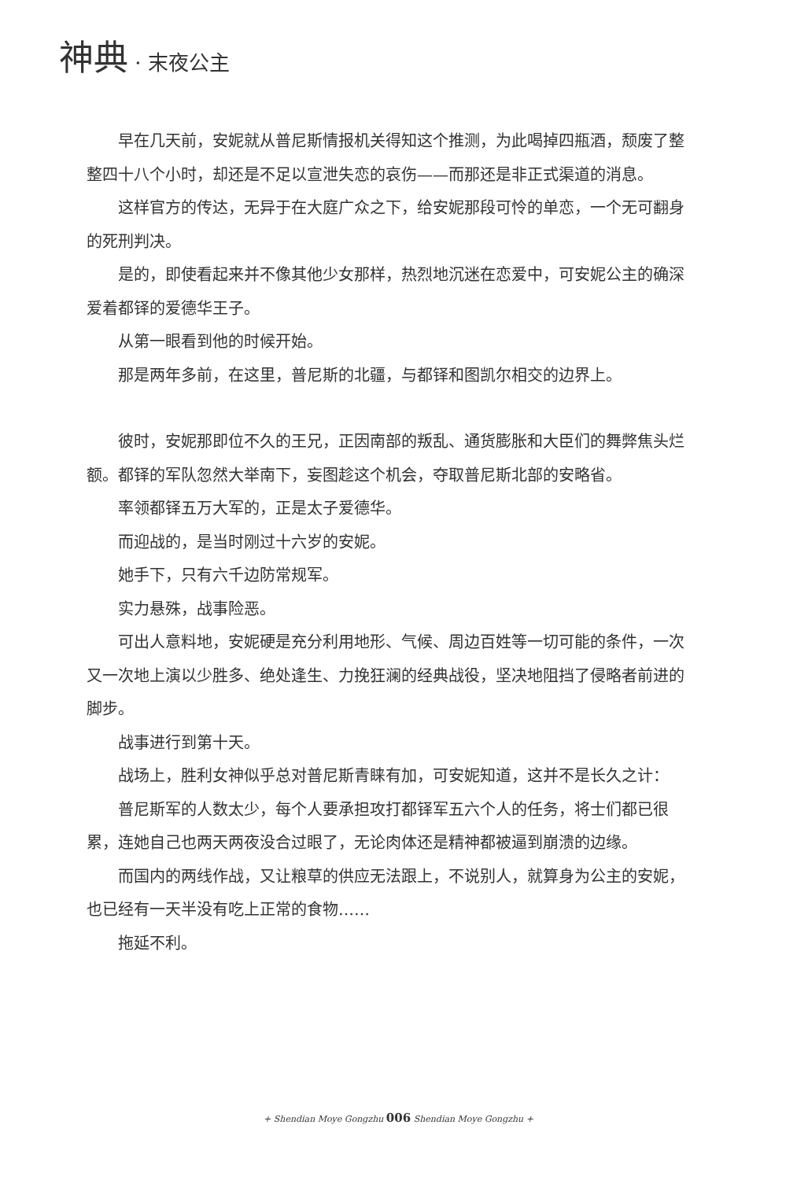神典 · 末夜公主
早在几天前，安妮就从普尼斯情报机关得知这个推测，为此喝掉四瓶酒，颓废了整整四十八个小时，却还是不足以宣泄失恋的哀伤——而那还是非正式渠道的消息。
这样官方的传达，无异于在大庭广众之下，给安妮那段可怜的单恋，一个无可翻身的死刑判决。
是的，即使看起来并不像其他少女那样，热烈地沉迷在恋爱中，可安妮公主的确深爱着都铎的爱德华王子。
从第一眼看到他的时候开始。
那是两年多前，在这里，普尼斯的北疆，与都铎和图凯尔相交的边界上。
彼时，安妮那即位不久的王兄，正因南部的叛乱、通货膨胀和大臣们的舞弊焦头烂额。都铎的军队忽然大举南下，妄图趁这个机会，夺取普尼斯北部的安略省。
率领都铎五万大军的，正是太子爱德华。
而迎战的，是当时刚过十六岁的安妮。
她手下，只有六千边防常规军。
实力悬殊，战事险恶。
可出人意料地，安妮硬是充分利用地形、气候、周边百姓等一切可能的条件，一次又一次地上演以少胜多、绝处逢生、力挽狂澜的经典战役，坚决地阻挡了侵略者前进的脚步。
战事进行到第十天。
战场上，胜利女神似乎总对普尼斯青睐有加，可安妮知道，这并不是长久之计：
普尼斯军的人数太少，每个人要承担攻打都铎军五六个人的任务，将士们都已很累，连她自己也两天两夜没合过眼了，无论肉体还是精神都被逼到崩溃的边缘。
而国内的两线作战，又让粮草的供应无法跟上，不说别人，就算身为公主的安妮，也已经有一天半没有吃上正常的食物……
拖延不利。
+ Shendian Moye Gongzhu 006 Shendian Moye Gongzhu +